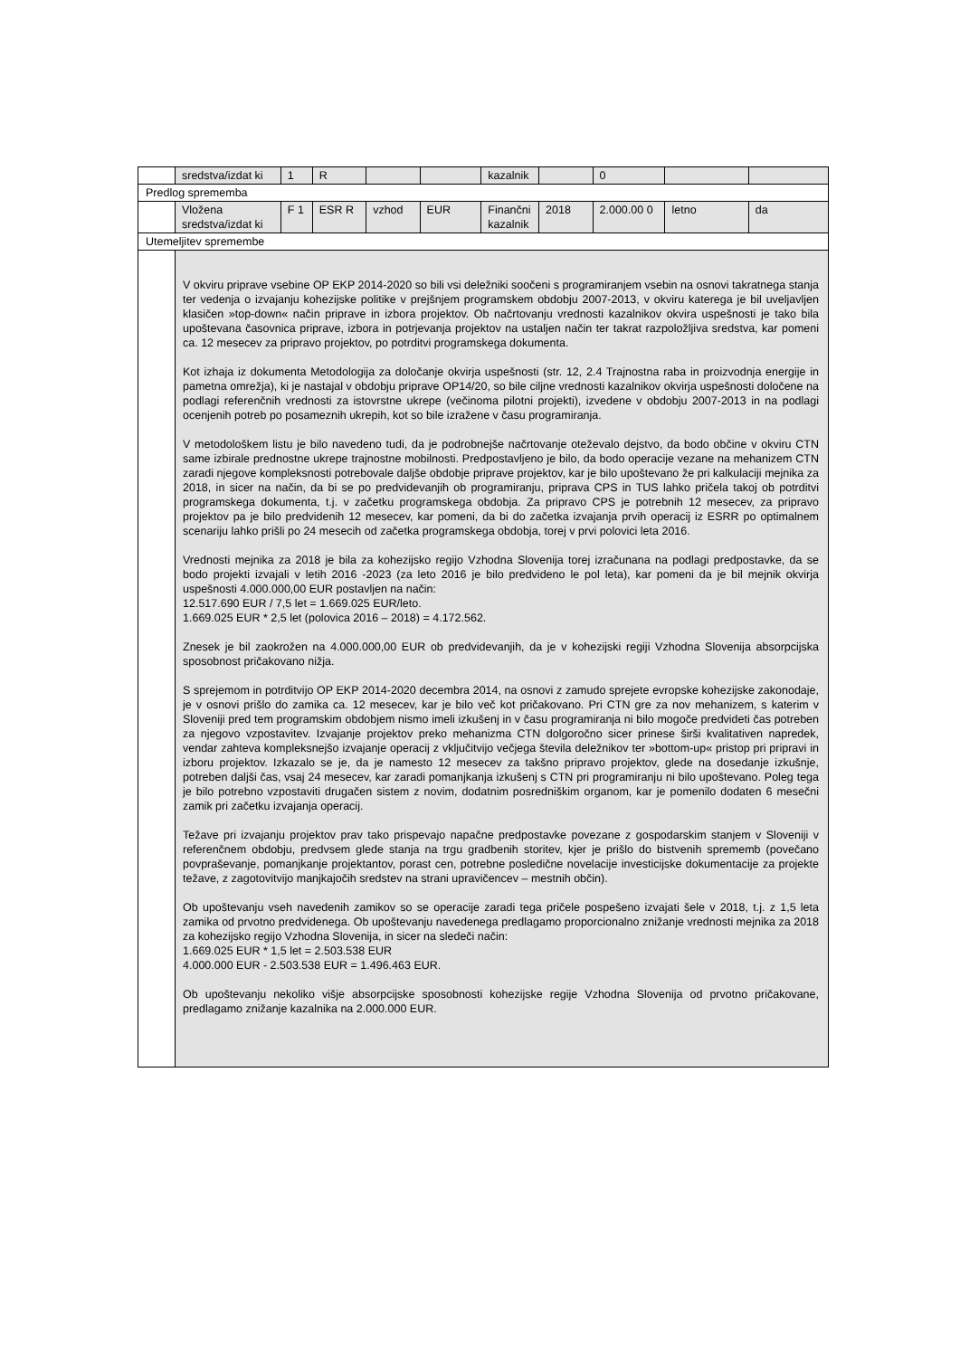| | sredstva/izdat ki | 1 | R | | | kazalnik | | 0 | | |
| Predlog sprememba | | | | | | | | | | |
| | Vložena sredstva/izdat ki | F 1 | ESR R | vzhod | EUR | Finančni kazalnik | 2018 | 2.000.00 0 | letno | da |
| Utemeljitev spremembe | | | | | | | | | | |
| | V okviru priprave vsebine OP EKP 2014-2020 so bili vsi deležniki soočeni s programiranjem vsebin na osnovi takratnega stanja ter vedenja o izvajanju kohezijske politike v prejšnjem programskem obdobju 2007-2013, v okviru katerega je bil uveljavljen klasičen »top-down« način priprave in izbora projektov. Ob načrtovanju vrednosti kazalnikov okvira uspešnosti je tako bila upoštevana časovnica priprave, izbora in potrjevanja projektov na ustaljen način ter takrat razpoložljiva sredstva, kar pomeni ca. 12 mesecev za pripravo projektov, po potrditvi programskega dokumenta. Kot izhaja iz dokumenta Metodologija za določanje okvirja uspešnosti (str. 12, 2.4 Trajnostna raba in proizvodnja energije in pametna omrežja), ki je nastajal v obdobju priprave OP14/20, so bile ciljne vrednosti kazalnikov okvirja uspešnosti določene na podlagi referenčnih vrednosti za istovrstne ukrepe (večinoma pilotni projekti), izvedene v obdobju 2007-2013 in na podlagi ocenjenih potreb po posameznih ukrepih, kot so bile izražene v času programiranja. V metodološkem listu je bilo navedeno tudi, da je podrobnejše načrtovanje oteževalo dejstvo, da bodo občine v okviru CTN same izbirale prednostne ukrepe trajnostne mobilnosti. Predpostavljeno je bilo, da bodo operacije vezane na mehanizem CTN zaradi njegove kompleksnosti potrebovale daljše obdobje priprave projektov, kar je bilo upoštevano že pri kalkulaciji mejnika za 2018, in sicer na način, da bi se po predvidevanjih ob programiranju, priprava CPS in TUS lahko pričela takoj ob potrditvi programskega dokumenta, t.j. v začetku programskega obdobja. Za pripravo CPS je potrebnih 12 mesecev, za pripravo projektov pa je bilo predvidenih 12 mesecev, kar pomeni, da bi do začetka izvajanja prvih operacij iz ESRR po optimalnem scenariju lahko prišli po 24 mesecih od začetka programskega obdobja, torej v prvi polovici leta 2016. Vrednosti mejnika za 2018 je bila za kohezijsko regijo Vzhodna Slovenija torej izračunana na podlagi predpostavke, da se bodo projekti izvajali v letih 2016 -2023 (za leto 2016 je bilo predvideno le pol leta), kar pomeni da je bil mejnik okvirja uspešnosti 4.000.000,00 EUR postavljen na način: 12.517.690 EUR / 7,5 let = 1.669.025 EUR/leto. 1.669.025 EUR * 2,5 let (polovica 2016 – 2018) = 4.172.562. Znesek je bil zaokrožen na 4.000.000,00 EUR ob predvidevanjih, da je v kohezijski regiji Vzhodna Slovenija absorpcijska sposobnost pričakovano nižja. S sprejemom in potrditvijo OP EKP 2014-2020 decembra 2014, na osnovi z zamudo sprejete evropske kohezijske zakonodaje, je v osnovi prišlo do zamika ca. 12 mesecev, kar je bilo več kot pričakovano. Pri CTN gre za nov mehanizem, s katerim v Sloveniji pred tem programskim obdobjem nismo imeli izkušenj in v času programiranja ni bilo mogoče predvideti čas potreben za njegovo vzpostavitev. Izvajanje projektov preko mehanizma CTN dolgoročno sicer prinese širši kvalitativen napredek, vendar zahteva kompleksnejšo izvajanje operacij z vključitvijo večjega števila deležnikov ter »bottom-up« pristop pri pripravi in izboru projektov. Izkazalo se je, da je namesto 12 mesecev za takšno pripravo projektov, glede na dosedanje izkušnje, potreben daljši čas, vsaj 24 mesecev, kar zaradi pomanjkanja izkušenj s CTN pri programiranju ni bilo upoštevano. Poleg tega je bilo potrebno vzpostaviti drugačen sistem z novim, dodatnim posredniškim organom, kar je pomenilo dodaten 6 mesečni zamik pri začetku izvajanja operacij. Težave pri izvajanju projektov prav tako prispevajo napačne predpostavke povezane z gospodarskim stanjem v Sloveniji v referenčnem obdobju, predvsem glede stanja na trgu gradbenih storitev, kjer je prišlo do bistvenih sprememb (povečano povpraševanje, pomanjkanje projektantov, porast cen, potrebne posledične novelacije investicijske dokumentacije za projekte težave, z zagotovitvijo manjkajočih sredstev na strani upravičencev – mestnih občin). Ob upoštevanju vseh navedenih zamikov so se operacije zaradi tega pričele pospešeno izvajati šele v 2018, t.j. z 1,5 leta zamika od prvotno predvidenega. Ob upoštevanju navedenega predlagamo proporcionalno znižanje vrednosti mejnika za 2018 za kohezijsko regijo Vzhodna Slovenija, in sicer na sledeči način: 1.669.025 EUR * 1,5 let = 2.503.538 EUR 4.000.000 EUR - 2.503.538 EUR = 1.496.463 EUR. Ob upoštevanju nekoliko višje absorpcijske sposobnosti kohezijske regije Vzhodna Slovenija od prvotno pričakovane, predlagamo znižanje kazalnika na 2.000.000 EUR. | | | | | | | | | |